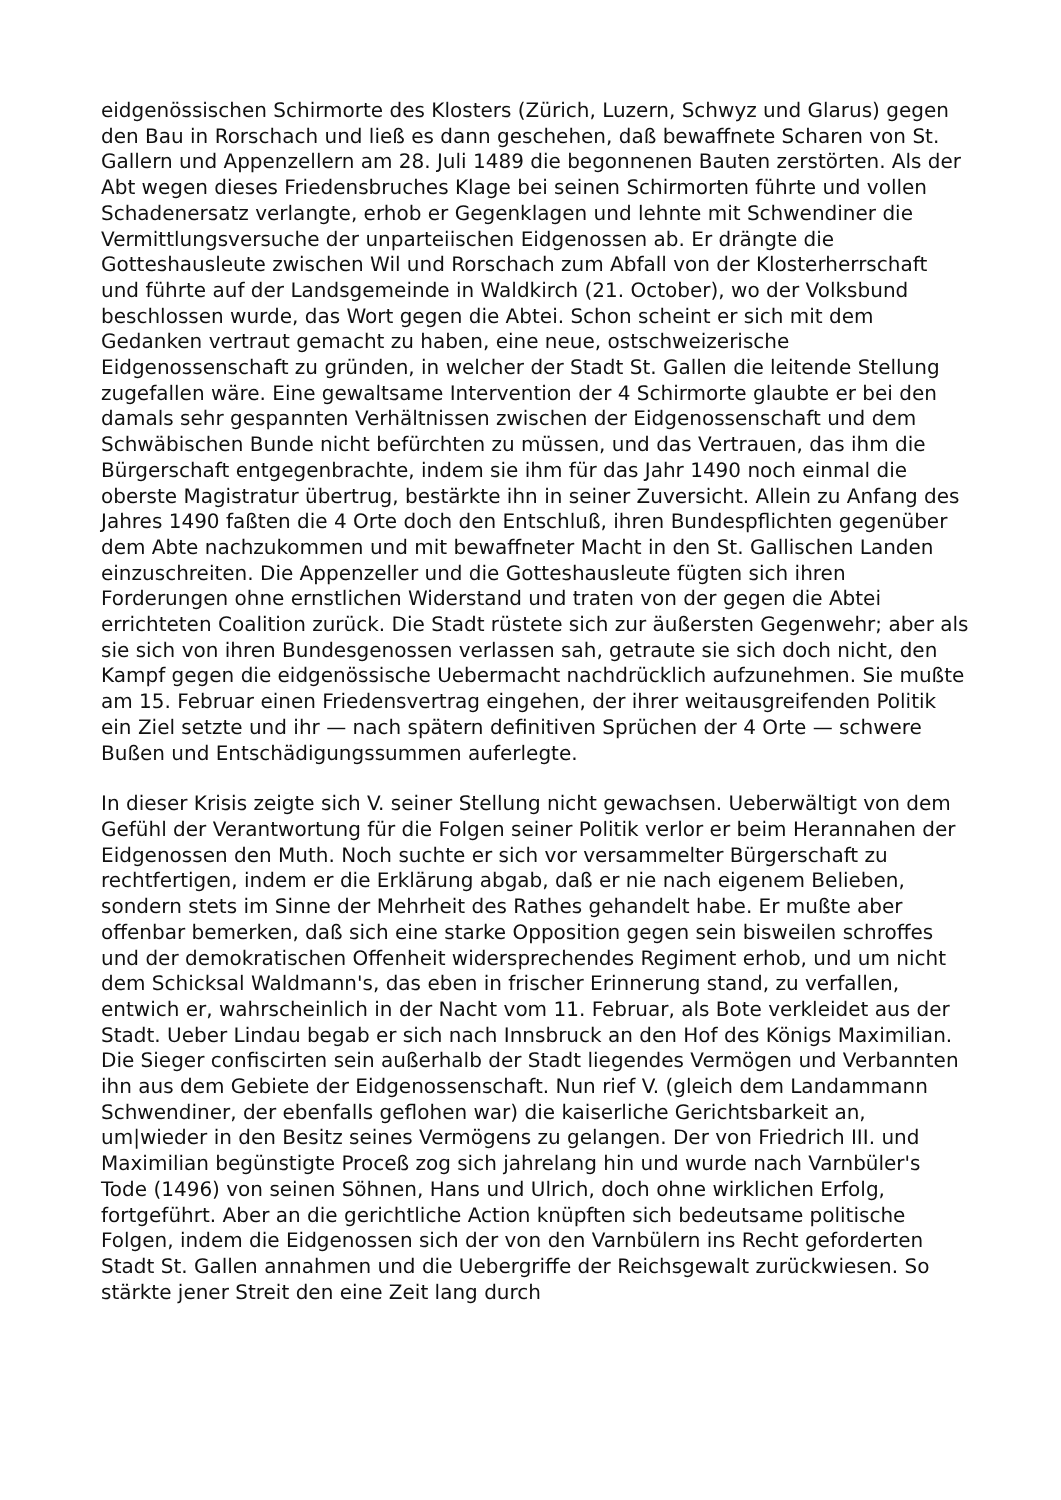eidgenössischen Schirmorte des Klosters (Zürich, Luzern, Schwyz und Glarus) gegen den Bau in Rorschach und ließ es dann geschehen, daß bewaffnete Scharen von St. Gallern und Appenzellern am 28. Juli 1489 die begonnenen Bauten zerstörten. Als der Abt wegen dieses Friedensbruches Klage bei seinen Schirmorten führte und vollen Schadenersatz verlangte, erhob er Gegenklagen und lehnte mit Schwendiner die Vermittlungsversuche der unparteiischen Eidgenossen ab. Er drängte die Gotteshausleute zwischen Wil und Rorschach zum Abfall von der Klosterherrschaft und führte auf der Landsgemeinde in Waldkirch (21. October), wo der Volksbund beschlossen wurde, das Wort gegen die Abtei. Schon scheint er sich mit dem Gedanken vertraut gemacht zu haben, eine neue, ostschweizerische Eidgenossenschaft zu gründen, in welcher der Stadt St. Gallen die leitende Stellung zugefallen wäre. Eine gewaltsame Intervention der 4 Schirmorte glaubte er bei den damals sehr gespannten Verhältnissen zwischen der Eidgenossenschaft und dem Schwäbischen Bunde nicht befürchten zu müssen, und das Vertrauen, das ihm die Bürgerschaft entgegenbrachte, indem sie ihm für das Jahr 1490 noch einmal die oberste Magistratur übertrug, bestärkte ihn in seiner Zuversicht. Allein zu Anfang des Jahres 1490 faßten die 4 Orte doch den Entschluß, ihren Bundespflichten gegenüber dem Abte nachzukommen und mit bewaffneter Macht in den St. Gallischen Landen einzuschreiten. Die Appenzeller und die Gotteshausleute fügten sich ihren Forderungen ohne ernstlichen Widerstand und traten von der gegen die Abtei errichteten Coalition zurück. Die Stadt rüstete sich zur äußersten Gegenwehr; aber als sie sich von ihren Bundesgenossen verlassen sah, getraute sie sich doch nicht, den Kampf gegen die eidgenössische Uebermacht nachdrücklich aufzunehmen. Sie mußte am 15. Februar einen Friedensvertrag eingehen, der ihrer weitausgreifenden Politik ein Ziel setzte und ihr — nach spätern definitiven Sprüchen der 4 Orte — schwere Bußen und Entschädigungssummen auferlegte.
In dieser Krisis zeigte sich V. seiner Stellung nicht gewachsen. Ueberwältigt von dem Gefühl der Verantwortung für die Folgen seiner Politik verlor er beim Herannahen der Eidgenossen den Muth. Noch suchte er sich vor versammelter Bürgerschaft zu rechtfertigen, indem er die Erklärung abgab, daß er nie nach eigenem Belieben, sondern stets im Sinne der Mehrheit des Rathes gehandelt habe. Er mußte aber offenbar bemerken, daß sich eine starke Opposition gegen sein bisweilen schroffes und der demokratischen Offenheit widersprechendes Regiment erhob, und um nicht dem Schicksal Waldmann's, das eben in frischer Erinnerung stand, zu verfallen, entwich er, wahrscheinlich in der Nacht vom 11. Februar, als Bote verkleidet aus der Stadt. Ueber Lindau begab er sich nach Innsbruck an den Hof des Königs Maximilian. Die Sieger confiscirten sein außerhalb der Stadt liegendes Vermögen und Verbannten ihn aus dem Gebiete der Eidgenossenschaft. Nun rief V. (gleich dem Landammann Schwendiner, der ebenfalls geflohen war) die kaiserliche Gerichtsbarkeit an, um|wieder in den Besitz seines Vermögens zu gelangen. Der von Friedrich III. und Maximilian begünstigte Proceß zog sich jahrelang hin und wurde nach Varnbüler's Tode (1496) von seinen Söhnen, Hans und Ulrich, doch ohne wirklichen Erfolg, fortgeführt. Aber an die gerichtliche Action knüpften sich bedeutsame politische Folgen, indem die Eidgenossen sich der von den Varnbülern ins Recht geforderten Stadt St. Gallen annahmen und die Uebergriffe der Reichsgewalt zurückwiesen. So stärkte jener Streit den eine Zeit lang durch